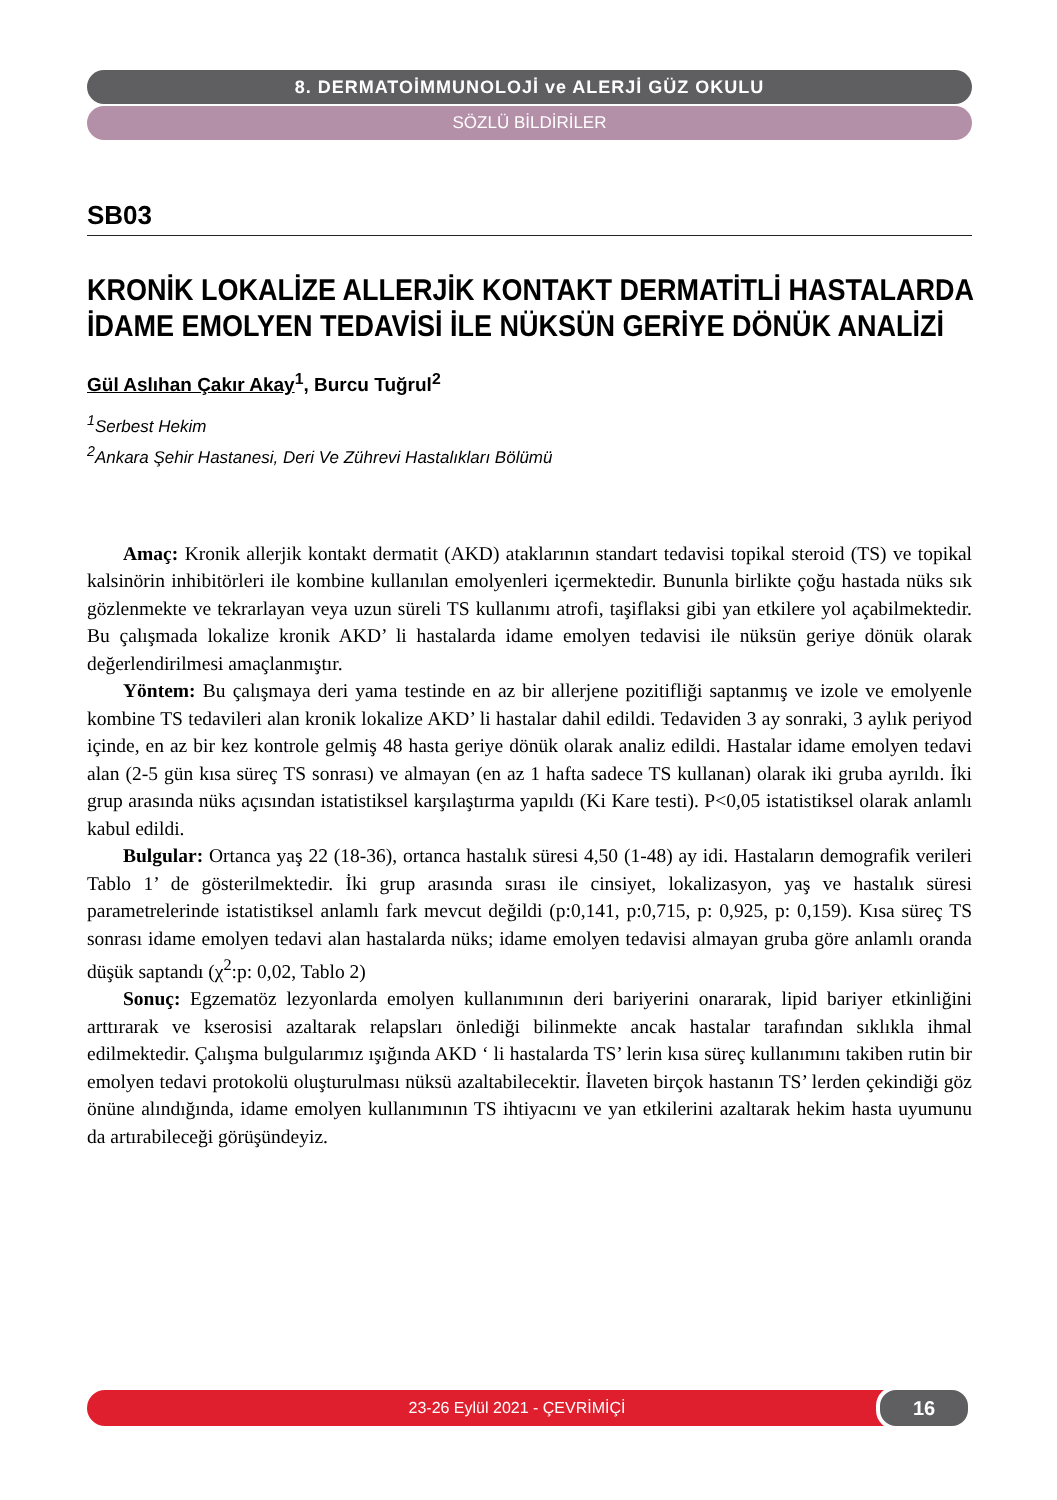8. DERMATOİMMUNOLOJİ ve ALERJİ GÜZ OKULU
SÖZLÜ BİLDİRİLER
SB03
KRONİK LOKALİZE ALLERJİK KONTAKT DERMATİTLİ HASTALARDA İDAME EMOLYEN TEDAVİSİ İLE NÜKSÜN GERİYE DÖNÜK ANALİZİ
Gül Aslıhan Çakır Akay<sup>1</sup>, Burcu Tuğrul<sup>2</sup>
<sup>1</sup> Serbest Hekim
<sup>2</sup> Ankara Şehir Hastanesi, Deri Ve Zührevi Hastalıkları Bölümü
Amaç: Kronik allerjik kontakt dermatit (AKD) ataklarının standart tedavisi topikal steroid (TS) ve topikal kalsinörin inhibitörleri ile kombine kullanılan emolyenleri içermektedir. Bunun­la birlikte çoğu hastada nüks sık gözlenmekte ve tekrarlayan veya uzun süreli TS kullanımı atrofi, taşiflaksi gibi yan etkile­re yol açabilmektedir. Bu çalışmada lokalize kronik AKD’ li hastalarda idame emolyen tedavisi ile nüksün geriye dönük olarak değerlendirilmesi amaçlanmıştır.
Yöntem: Bu çalışmaya deri yama testinde en az bir allerjene pozitifliği saptanmış ve izole ve emolyen­le kombine TS tedavileri alan kronik lokalize AKD’ li hastalar dahil edildi. Tedaviden 3 ay sonraki, 3 aylık periyod içinde, en az bir kez kontrole gelmiş 48 hasta geriye dönük olarak analiz edildi. Hastalar idame emolyen tedavi alan (2-5 gün kısa süreç TS sonrası) ve almayan (en az 1 hafta sadece TS kullanan) olarak iki gruba ayrıldı. İki grup arasında nüks açısından istatistiksel karşılaştırma yapıldı (Ki Kare testi). P<0,05 istatistiksel olarak anlamlı kabul edildi.
Bulgular: Ortanca yaş 22 (18-36), ortanca hastalık süresi 4,50 (1-48) ay idi. Hastaların demografik verileri Tablo 1’ de gösterilmektedir. İki grup arasında sırası ile cinsiyet, lokalizasyon, yaş ve hastalık sü­resi parametrelerinde istatistiksel anlamlı fark mevcut değildi (p:0,141, p:0,715, p: 0,925, p: 0,159). Kısa süreç TS sonrası idame emolyen tedavi alan hastalarda nüks; idame emolyen tedavisi almayan gruba göre anlamlı oranda düşük saptandı (χ<sup>2</sup>:p: 0,02, Tablo 2)
Sonuç: Egzematöz lezyonlarda emolyen kullanımının deri bariyerini onararak, lipid bariyer etkinli­ğini arttırarak ve kserosisi azaltarak relapsları önlediği bilinmekte ancak hastalar tarafından sıklıkla ihmal edilmektedir. Çalışma bulgularımız ışığında AKD ‘ li hastalarda TS’ lerin kısa süreç kullanımını takiben rutin bir emolyen tedavi protokolü oluşturulması nüksü azaltabilecektir. İlaveten birçok hastanın TS’ ler­den çekindiği göz önüne alındığında, idame emolyen kullanımının TS ihtiyacını ve yan etkilerini azalta­rak hekim hasta uyumunu da artırabileceği görüşündeyiz.
23-26 Eylül 2021 - ÇEVRİMİÇİ
16